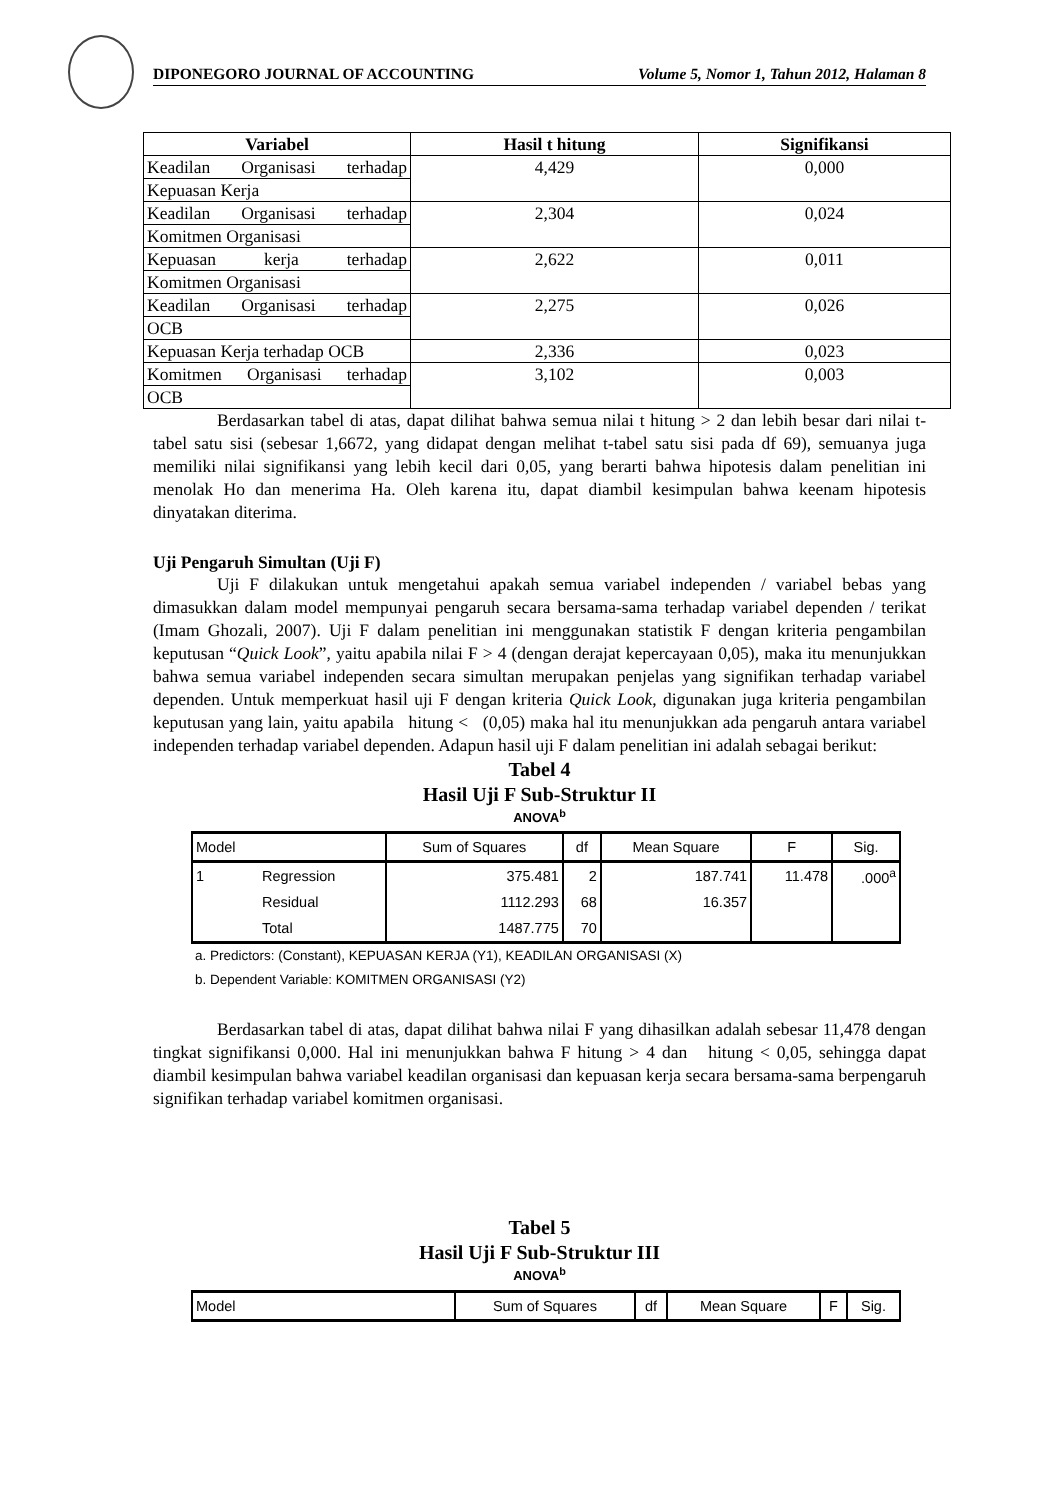DIPONEGORO JOURNAL OF ACCOUNTING Volume 5, Nomor 1, Tahun 2012, Halaman 8
| Variabel | Hasil t hitung | Signifikansi |
| --- | --- | --- |
| Keadilan Organisasi terhadap | 4,429 | 0,000 |
| Kepuasan Kerja | | |
| Keadilan Organisasi terhadap | 2,304 | 0,024 |
| Komitmen Organisasi | | |
| Kepuasan kerja terhadap | 2,622 | 0,011 |
| Komitmen Organisasi | | |
| Keadilan Organisasi terhadap | 2,275 | 0,026 |
| OCB | | |
| Kepuasan Kerja terhadap OCB | 2,336 | 0,023 |
| Komitmen Organisasi terhadap | 3,102 | 0,003 |
| OCB | | |
Berdasarkan tabel di atas, dapat dilihat bahwa semua nilai t hitung > 2 dan lebih besar dari nilai t-tabel satu sisi (sebesar 1,6672, yang didapat dengan melihat t-tabel satu sisi pada df 69), semuanya juga memiliki nilai signifikansi yang lebih kecil dari 0,05, yang berarti bahwa hipotesis dalam penelitian ini menolak Ho dan menerima Ha. Oleh karena itu, dapat diambil kesimpulan bahwa keenam hipotesis dinyatakan diterima.
Uji Pengaruh Simultan (Uji F)
Uji F dilakukan untuk mengetahui apakah semua variabel independen / variabel bebas yang dimasukkan dalam model mempunyai pengaruh secara bersama-sama terhadap variabel dependen / terikat (Imam Ghozali, 2007). Uji F dalam penelitian ini menggunakan statistik F dengan kriteria pengambilan keputusan “Quick Look”, yaitu apabila nilai F > 4 (dengan derajat kepercayaan 0,05), maka itu menunjukkan bahwa semua variabel independen secara simultan merupakan penjelas yang signifikan terhadap variabel dependen. Untuk memperkuat hasil uji F dengan kriteria Quick Look, digunakan juga kriteria pengambilan keputusan yang lain, yaitu apabila hitung < (0,05) maka hal itu menunjukkan ada pengaruh antara variabel independen terhadap variabel dependen. Adapun hasil uji F dalam penelitian ini adalah sebagai berikut:
Tabel 4
Hasil Uji F Sub-Struktur II
ANOVA<sup>b</sup>
| Model | | Sum of Squares | df | Mean Square | F | Sig. |
| 1 | Regression | 375.481 | 2 | 187.741 | 11.478 | .000<sup>a</sup> |
| | Residual | 1112.293 | 68 | 16.357 | | |
| | Total | 1487.775 | 70 | | | |
a. Predictors: (Constant), KEPUASAN KERJA (Y1), KEADILAN ORGANISASI (X)
b. Dependent Variable: KOMITMEN ORGANISASI (Y2)
Berdasarkan tabel di atas, dapat dilihat bahwa nilai F yang dihasilkan adalah sebesar 11,478 dengan tingkat signifikansi 0,000. Hal ini menunjukkan bahwa F hitung > 4 dan hitung < 0,05, sehingga dapat diambil kesimpulan bahwa variabel keadilan organisasi dan kepuasan kerja secara bersama-sama berpengaruh signifikan terhadap variabel komitmen organisasi.
Tabel 5
Hasil Uji F Sub-Struktur III
ANOVA<sup>b</sup>
| Model | Sum of Squares | df | Mean Square | F | Sig. |